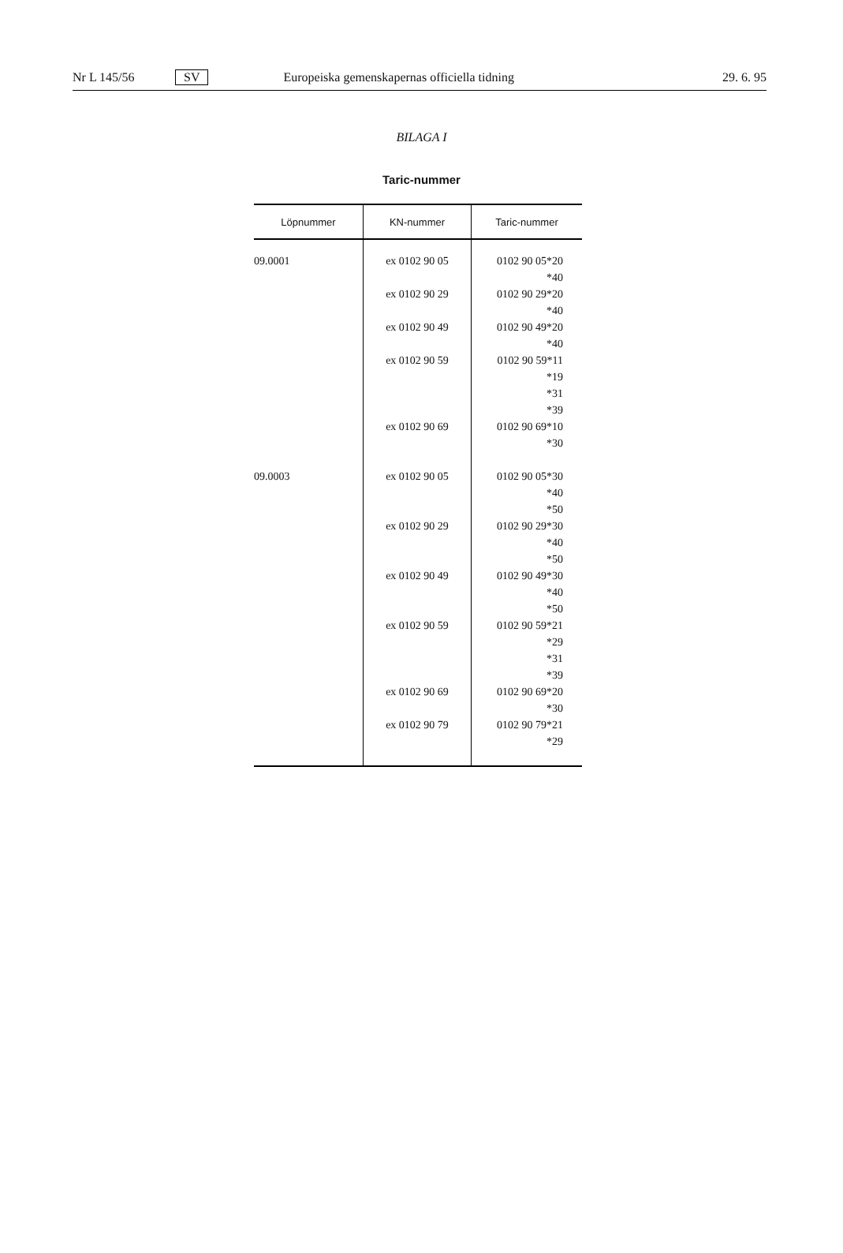Nr L 145/56 SV Europeiska gemenskapernas officiella tidning 29. 6. 95
BILAGA I
Taric-nummer
| Löpnummer | KN-nummer | Taric-nummer |
| --- | --- | --- |
| 09.0001 | ex 0102 90 05 ex 0102 90 29 ex 0102 90 49 ex 0102 90 59 ex 0102 90 69 | 0102 90 05*20 *40 0102 90 29*20 *40 0102 90 49*20 *40 0102 90 59*11 *19 *31 *39 0102 90 69*10 *30 |
| 09.0003 | ex 0102 90 05 ex 0102 90 29 ex 0102 90 49 ex 0102 90 59 ex 0102 90 69 ex 0102 90 79 | 0102 90 05*30 *40 *50 0102 90 29*30 *40 *50 0102 90 49*30 *40 *50 0102 90 59*21 *29 *31 *39 0102 90 69*20 *30 0102 90 79*21 *29 |